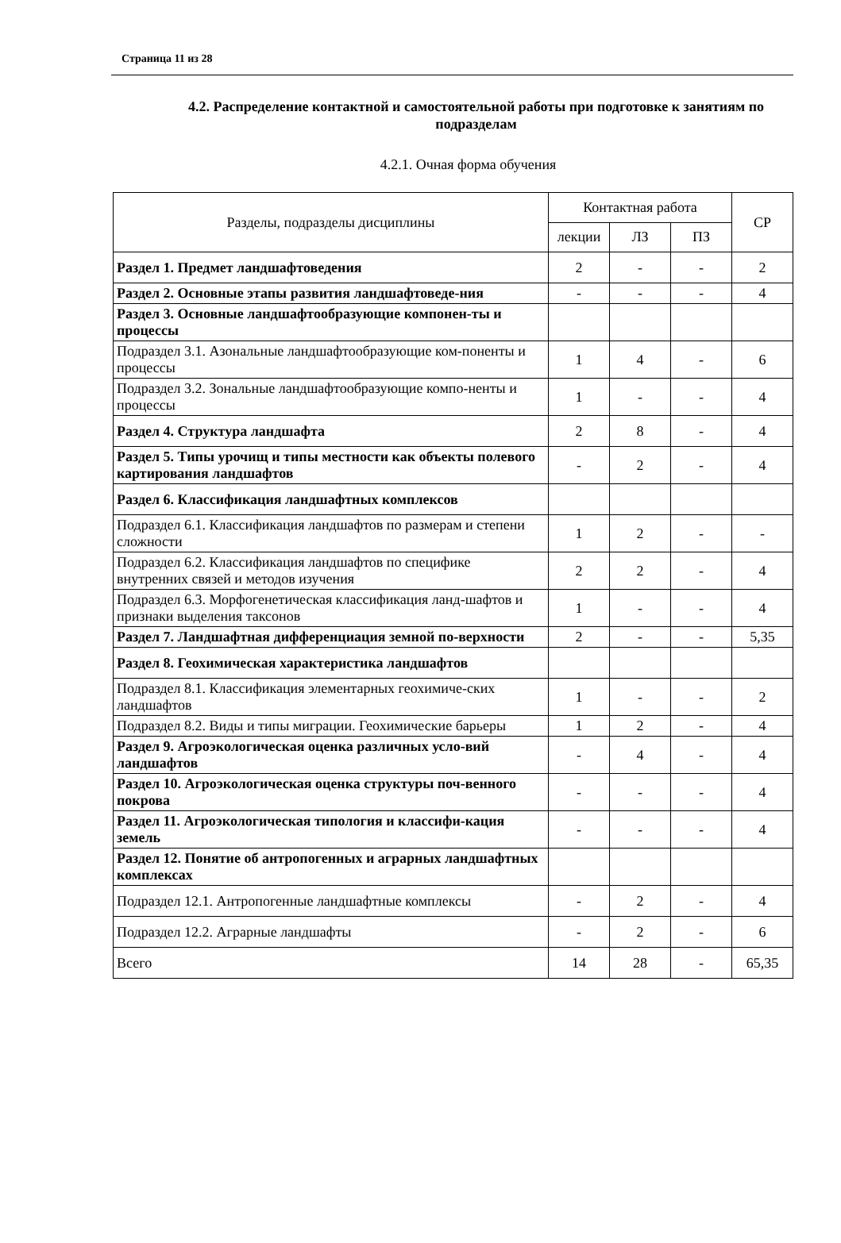Страница 11 из 28
4.2. Распределение контактной и самостоятельной работы при подготовке к занятиям по подразделам
4.2.1. Очная форма обучения
| Разделы, подразделы дисциплины | Контактная работа | | | СР |
| --- | --- | --- | --- | --- |
| | лекции | ЛЗ | ПЗ | |
| Раздел 1. Предмет ландшафтоведения | 2 | - | - | 2 |
| Раздел 2. Основные этапы развития ландшафтоведе-ния | - | - | - | 4 |
| Раздел 3. Основные ландшафтообразующие компонен-ты и процессы | | | | |
| Подраздел 3.1. Азональные ландшафтообразующие ком-поненты и процессы | 1 | 4 | - | 6 |
| Подраздел 3.2. Зональные ландшафтообразующие компо-ненты и процессы | 1 | - | - | 4 |
| Раздел 4. Структура ландшафта | 2 | 8 | - | 4 |
| Раздел 5. Типы урочищ и типы местности как объекты полевого картирования ландшафтов | - | 2 | - | 4 |
| Раздел 6. Классификация ландшафтных комплексов | | | | |
| Подраздел 6.1. Классификация ландшафтов по размерам и степени сложности | 1 | 2 | - | - |
| Подраздел 6.2. Классификация ландшафтов по специфике внутренних связей и методов изучения | 2 | 2 | - | 4 |
| Подраздел 6.3. Морфогенетическая классификация ланд-шафтов и признаки выделения таксонов | 1 | - | - | 4 |
| Раздел 7. Ландшафтная дифференциация земной по-верхности | 2 | - | - | 5,35 |
| Раздел 8. Геохимическая характеристика ландшафтов | | | | |
| Подраздел 8.1. Классификация элементарных геохимиче-ских ландшафтов | 1 | - | - | 2 |
| Подраздел 8.2. Виды и типы миграции. Геохимические барьеры | 1 | 2 | - | 4 |
| Раздел 9. Агроэкологическая оценка различных усло-вий ландшафтов | - | 4 | - | 4 |
| Раздел 10. Агроэкологическая оценка структуры поч-венного покрова | - | - | - | 4 |
| Раздел 11. Агроэкологическая типология и классифи-кация земель | - | - | - | 4 |
| Раздел 12. Понятие об антропогенных и аграрных ландшафтных комплексах | | | | |
| Подраздел 12.1. Антропогенные ландшафтные комплексы | - | 2 | - | 4 |
| Подраздел 12.2. Аграрные ландшафты | - | 2 | - | 6 |
| Всего | 14 | 28 | - | 65,35 |